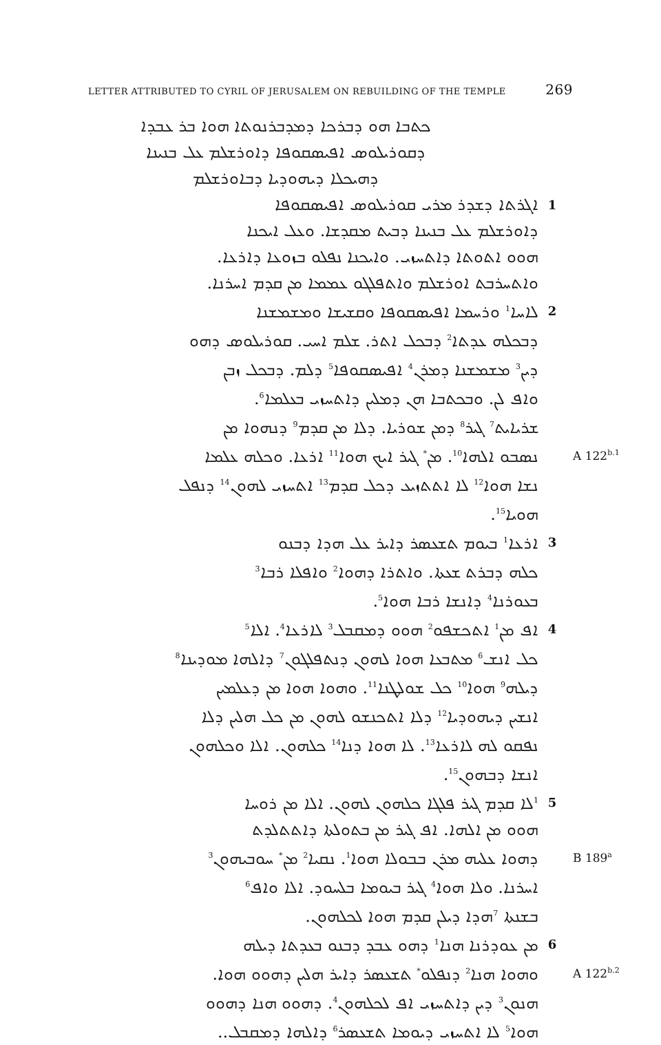LETTER ATTRIBUTED TO CYRIL OF JERUSALEM ON REBUILDING OF THE TEMPLE 269
ܟܬܒܐ ܗܘ ܕܒܪܟܐ ܕܡܕܒܪܢܘܬܐ ܗܘܐ ܒܪ ܥܒܕܐ
ܕܩܘܪܝܠܘܣ ܐܦܝܣܩܘܦܐ ܕܐܘܪܫܠܡ ܥܠ ܒܢܝܢܐ
ܕܗܝܟܠܐ ܕܝܗܘܕܝܐ ܕܒܐܘܪܫܠܡ
ܐܓܪܬܐ ܕܫܕܪ ܡܪܝ ܩܘܪܝܠܘܣ ܐܦܝܣܩܘܦܐ
1
ܕܐܘܪܫܠܡ ܥܠ ܒܢܝܢܐ ܕܒܝܬ ܡܩܕܫܐ. ܘܥܠ ܐܝܟܢܐ
ܗܘܘ ܐܬܘܬܐ ܕܐܬܚܙܝ. ܘܐܝܟܢܐ ܢܦܠܘ ܒܙܘܥܐ ܕܐܪܥܐ.
ܘܐܬܚܪܒܬ ܐܘܪܫܠܡ ܘܐܬܦܠܓܘ ܥܡܡܐ ܡܢ ܩܕܡ ܐܚܪܢܐ.
ܠܐܚܐ<sup>1</sup> ܘܪܚܡܐ ܐܦܝܣܩܘܦܐ ܘܩܫܝܫܐ ܘܡܫܡܫܢܐ
2
ܕܒܟܠܗ ܥܕܬܐ<sup>2</sup> ܕܒܟܠ ܐܬܪ. ܫܠܡ ܐܚܝ. ܩܘܪܝܠܘܣ ܕܗܘ
ܕܝܢ<sup>3</sup> ܡܫܡܫܢܐ ܕܡܪܢ<sup>4</sup> ܐܦܝܣܩܘܦܐ<sup>5</sup> ܕܠܡ. ܕܒܟܠ ܙܒܢ
ܘܐܦ ܠܢ. ܘܒܟܬܒܐ ܗܢ ܕܡܠܝܢ ܕܐܬܚܙܝ ܒܥܠܡܐ<sup>6</sup>.
ܫܪܝܐܝܬ<sup>7</sup> ܓܝܪ<sup>8</sup> ܕܡܢ ܫܘܪܝܐ. ܕܠܐ ܡܢ ܩܕܡ<sup>9</sup> ܕܢܗܘܐ ܡܢ
ܢܣܒܘ ܐܠܗܐ<sup>10</sup>. ܡܢ<sup>*</sup> ܓܝܪ ܐܝܟ ܗܘܐ<sup>11</sup> ܐܪܥܐ. ܘܟܠܗ ܥܠܡܐ
A 122<sup>b.1</sup>
ܢܫܐ ܗܘܐ<sup>12</sup> ܠܐ ܐܬܬܙܝܥ ܕܟܠ ܩܕܡ<sup>13</sup> ܐܬܚܙܝ ܠܗܘܢ<sup>14</sup> ܕܢܦܠ
ܗܘܝܐ<sup>15</sup>.
ܐܪܥܐ<sup>1</sup> ܒܝܘܡ ܬܫܥܣܪ ܕܐܝܪ ܥܠ ܗܕܐ ܕܒܢܘ
3
ܟܠܗ ܕܒܪܬ ܫܥܬܐ. ܘܐܬܪܐ ܕܗܘܐ<sup>2</sup> ܘܐܦܠܐ ܪܒܐ<sup>3</sup>
ܒܥܘܪܢܐ<sup>4</sup> ܕܐܢܫܐ ܪܒܐ ܗܘܐ<sup>5</sup>.
ܐܦ ܡܢ<sup>1</sup> ܐܬܟܫܦܘ<sup>2</sup> ܗܘܘ ܕܡܩܒܠ<sup>3</sup> ܠܐܪܥܐ<sup>4</sup>. ܐܠܐ<sup>5</sup>
4
ܟܠ ܐܢܫ<sup>6</sup> ܡܬܒܥܐ ܗܘܐ ܠܗܘܢ ܕܢܬܦܠܓܘܢ<sup>7</sup> ܕܐܠܗܐ ܡܘܕܝܢܐ<sup>8</sup>
ܕܝܠܗ<sup>9</sup> ܗܘܐ<sup>10</sup> ܟܠ ܫܘܠܛܢܐ<sup>11</sup>. ܘܗܘܐ ܗܘܐ ܡܢ ܕܥܠܡܝܢ
ܐܢܫܝܢ ܕܝܗܘܕܝܐ<sup>12</sup> ܕܠܐ ܐܬܟܢܫܘ ܠܗܘܢ ܡܢ ܟܠ ܗܠܝܢ ܕܠܐ
ܢܦܩܘ ܠܗ ܠܐܪܥܐ<sup>13</sup>. ܠܐ ܗܘܐ ܕܢܐ<sup>14</sup> ܟܠܗܘܢ. ܐܠܐ ܘܟܠܗܘܢ
ܐܢܫܐ ܕܒܗܘܢ<sup>15</sup>.
<sup>1</sup> ܠܐ ܩܕܡ ܓܝܪ ܦܠܓܐ ܟܠܗܘܢ ܠܗܘܢ. ܐܠܐ ܡܢ ܪܘܚܐ
5
ܗܘܘ ܡܢ ܐܠܗܐ. ܐܦ ܓܝܪ ܡܢ ܒܬܘܠܬܐ ܕܐܬܬܠܕܬ
ܕܗܘܐ ܥܠܝܗ ܡܪܢ ܒܒܘܠܐ ܗܘܐ<sup>1</sup>. ܢܩܝܐ<sup>2</sup> ܡܢ<sup>*</sup> ܚܘܒܝܗܘܢ<sup>3</sup>
B 189<sup>a</sup>
ܐܚܪܢܐ. ܘܠܐ ܗܘܐ<sup>4</sup> ܓܝܪ ܒܝܘܡܐ ܒܠܚܘܕ. ܐܠܐ ܘܐܦ<sup>6</sup>
ܒܫܢܬܐ <sup>7</sup>ܗܕܐ ܕܝܠܢ ܩܕܡ ܗܘܐ ܠܟܠܗܘܢ.
ܡܢ ܥܘܕܪܢܐ ܗܢܐ<sup>1</sup> ܕܗܘ ܥܒܕ ܕܒܢܘ ܒܥܕܬܐ ܕܝܠܗ
6
ܘܗܘܐ ܗܢܐ<sup>2</sup> ܕܢܦܠܘ<sup>*</sup> ܬܫܥܣܪ ܕܐܝܪ ܗܠܝܢ ܕܗܘܘ ܗܘܐ.
A 122<sup>b.2</sup>
ܗܢܘܢ<sup>3</sup> ܕܝܢ ܕܐܬܚܙܝ ܐܦ ܠܟܠܗܘܢ<sup>4</sup>. ܕܗܘܘ ܗܢܐ ܕܗܘܘ
ܗܘܐ<sup>5</sup> ܠܐ ܐܬܚܙܝ ܕܝܘܡܐ ܬܫܥܣܪ<sup>6</sup> ܕܐܠܗܐ ܕܡܩܒܠ..